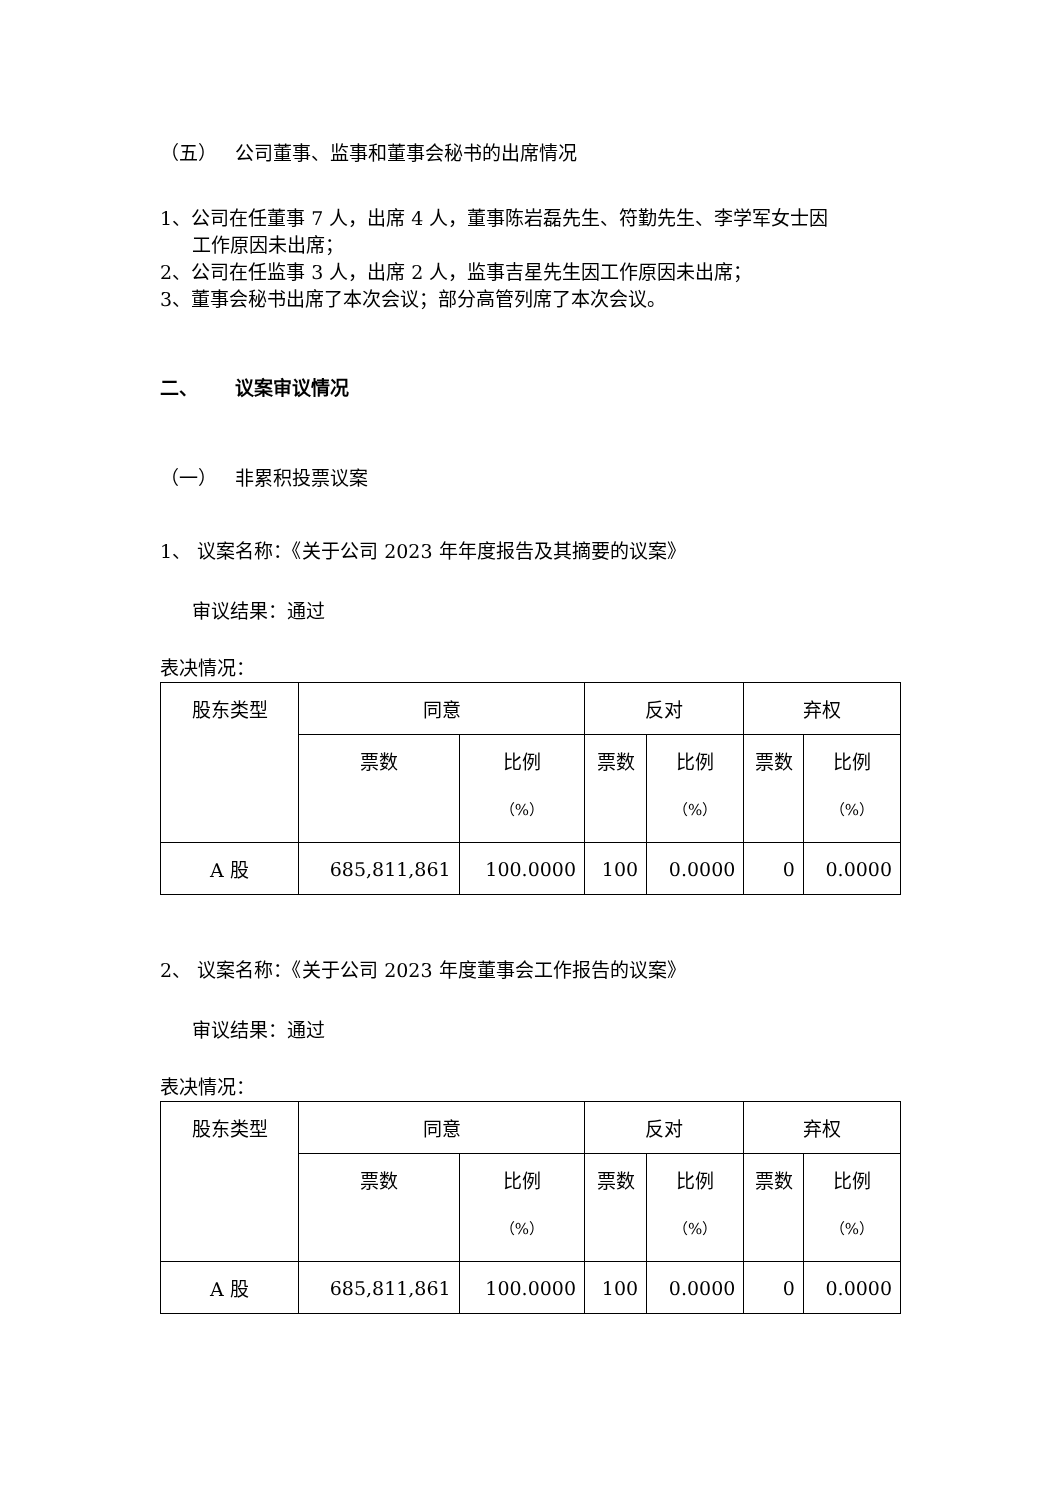（五） 公司董事、监事和董事会秘书的出席情况
1、公司在任董事 7 人，出席 4 人，董事陈岩磊先生、符勤先生、李学军女士因
工作原因未出席；
2、公司在任监事 3 人，出席 2 人，监事吉星先生因工作原因未出席；
3、董事会秘书出席了本次会议；部分高管列席了本次会议。
二、 议案审议情况
（一） 非累积投票议案
1、 议案名称：《关于公司 2023 年年度报告及其摘要的议案》
审议结果：通过
表决情况：
| 股东类型 | 同意 | | 反对 | | 弃权 | |
| | 票数 | 比例 （%） | 票数 | 比例 （%） | 票数 | 比例 （%） |
| A 股 | 685,811,861 | 100.0000 | 100 | 0.0000 | 0 | 0.0000 |
2、 议案名称：《关于公司 2023 年度董事会工作报告的议案》
审议结果：通过
表决情况：
| 股东类型 | 同意 | | 反对 | | 弃权 | |
| | 票数 | 比例 （%） | 票数 | 比例 （%） | 票数 | 比例 （%） |
| A 股 | 685,811,861 | 100.0000 | 100 | 0.0000 | 0 | 0.0000 |